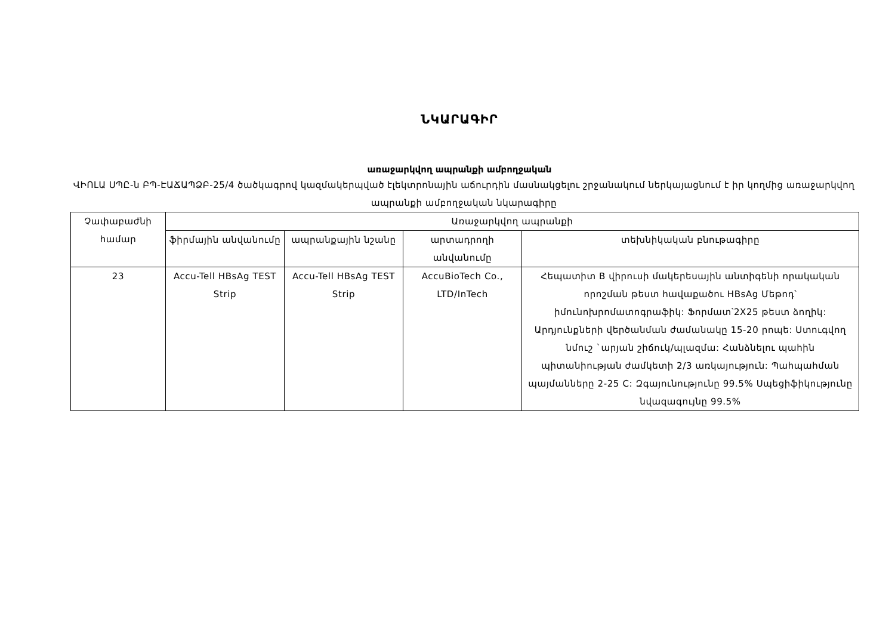ՆԿԱՐԱԳԻՐ
առաջարկվող ապրանքի ամբողջական
ՎԻՈԼԱ ՍՊԸ-ն ԲՊ-ԷԱՃԱՊՁԲ-25/4 ծածկագրով կազմակերպված էլեկտրոնային աճուրդին մասնակցելու շրջանակում ներկայացնում է իր կողմից առաջարկվող ապրանքի ամբողջական նկարագիրը
| Չափաբաժնի համար | Առաջարկվող ապրանքի | | | |
| --- | --- | --- | --- | --- |
| | ֆիրմային անվանումը | ապրանքային նշանը | արտադրողի անվանումը | տեխնիկական բնութագիրը |
| 23 | Accu-Tell HBsAg TEST Strip | Accu-Tell HBsAg TEST Strip | AccuBioTech Co., LTD/InTech | Հեպատիտ B վիրուսի մակերեսային անտիգենի որակական որոշման թեստ հավաքածու HBsAg Մեթոդ՝ իմունոխրոմատոգրաֆիկ: Ֆորմատ՝2X25 թեստ ձողիկ: Արդյունքների վերծանման ժամանակը 15-20 րոպե: Ստուգվող նմուշ `արյան շիճուկ/պլազմա: Հանձնելու պահին պիտանիության ժամկետի 2/3 առկայություն: Պահպահման պայմանները 2-25 C: Զգայունությունը 99.5% Սպեցիֆիկությունը նվազագույնը 99.5% |